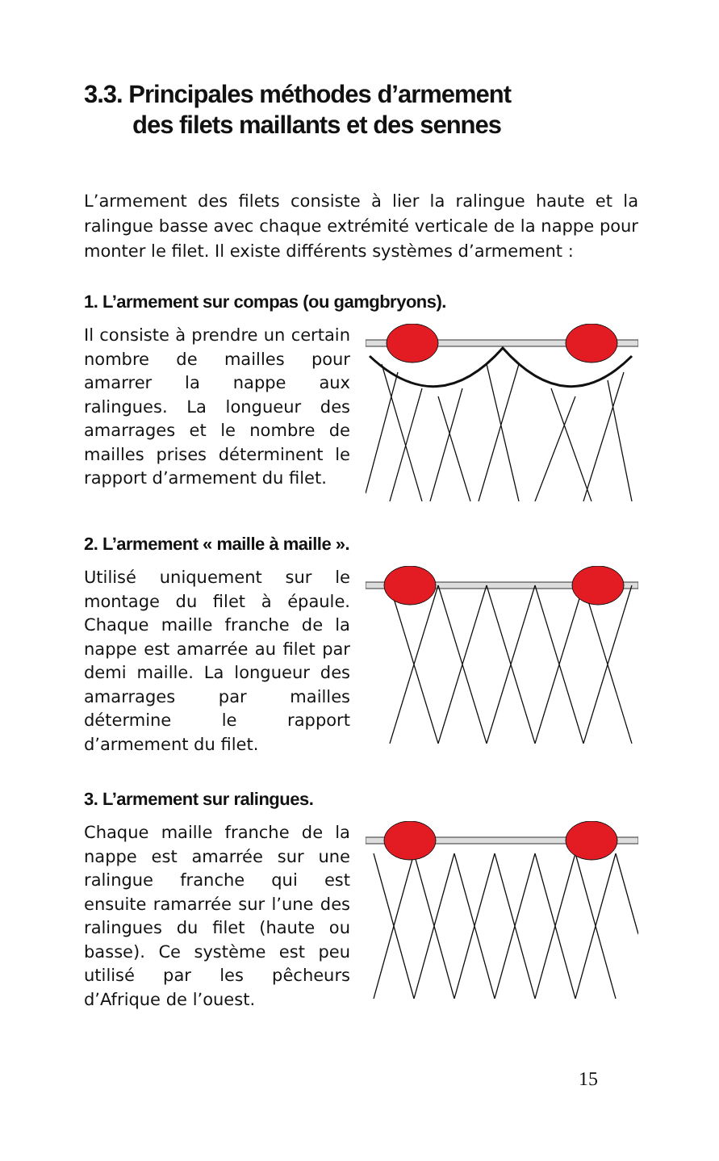3.3. Principales méthodes d’armement
des filets maillants et des sennes
L’armement des filets consiste à lier la ralingue haute et la ralingue basse avec chaque extrémité verticale de la nappe pour monter le filet. Il existe différents systèmes d’armement :
1. L’armement sur compas (ou gamgbryons).
Il consiste à prendre un certain nombre de mailles pour amarrer la nappe aux ralingues. La longueur des amarrages et le nombre de mailles prises déterminent le rapport d’armement du filet.
2. L’armement « maille à maille ».
Utilisé uniquement sur le montage du filet à épaule. Chaque maille franche de la nappe est amarrée au filet par demi maille. La longueur des amarrages par mailles détermine le rapport d’armement du filet.
3. L’armement sur ralingues.
Chaque maille franche de la nappe est amarrée sur une ralingue franche qui est ensuite ramarrée sur l’une des ralingues du filet (haute ou basse). Ce système est peu utilisé par les pêcheurs d’Afrique de l’ouest.
15